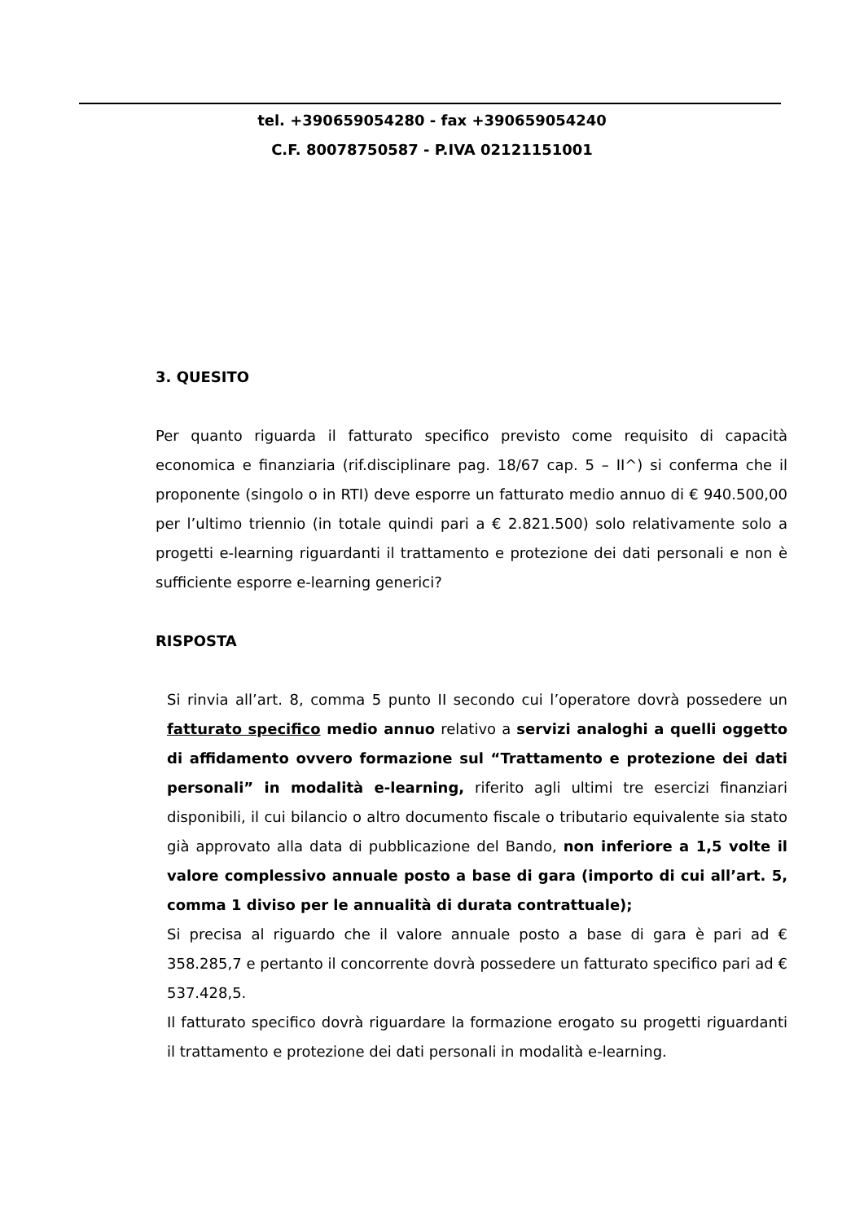tel. +390659054280 - fax +390659054240
C.F. 80078750587 - P.IVA 02121151001
3. QUESITO
Per quanto riguarda il fatturato specifico previsto come requisito di capacità economica e finanziaria (rif.disciplinare pag. 18/67 cap. 5 – II^) si conferma che il proponente (singolo o in RTI) deve esporre un fatturato medio annuo di € 940.500,00 per l’ultimo triennio (in totale quindi pari a € 2.821.500) solo relativamente solo a progetti e-learning riguardanti il trattamento e protezione dei dati personali e non è sufficiente esporre e-learning generici?
RISPOSTA
Si rinvia all’art. 8, comma 5 punto II secondo cui l’operatore dovrà possedere un fatturato specifico medio annuo relativo a servizi analoghi a quelli oggetto di affidamento ovvero formazione sul “Trattamento e protezione dei dati personali” in modalità e-learning, riferito agli ultimi tre esercizi finanziari disponibili, il cui bilancio o altro documento fiscale o tributario equivalente sia stato già approvato alla data di pubblicazione del Bando, non inferiore a 1,5 volte il valore complessivo annuale posto a base di gara (importo di cui all’art. 5, comma 1 diviso per le annualità di durata contrattuale);
Si precisa al riguardo che il valore annuale posto a base di gara è pari ad € 358.285,7 e pertanto il concorrente dovrà possedere un fatturato specifico pari ad € 537.428,5.
Il fatturato specifico dovrà riguardare la formazione erogato su progetti riguardanti il trattamento e protezione dei dati personali in modalità e-learning.